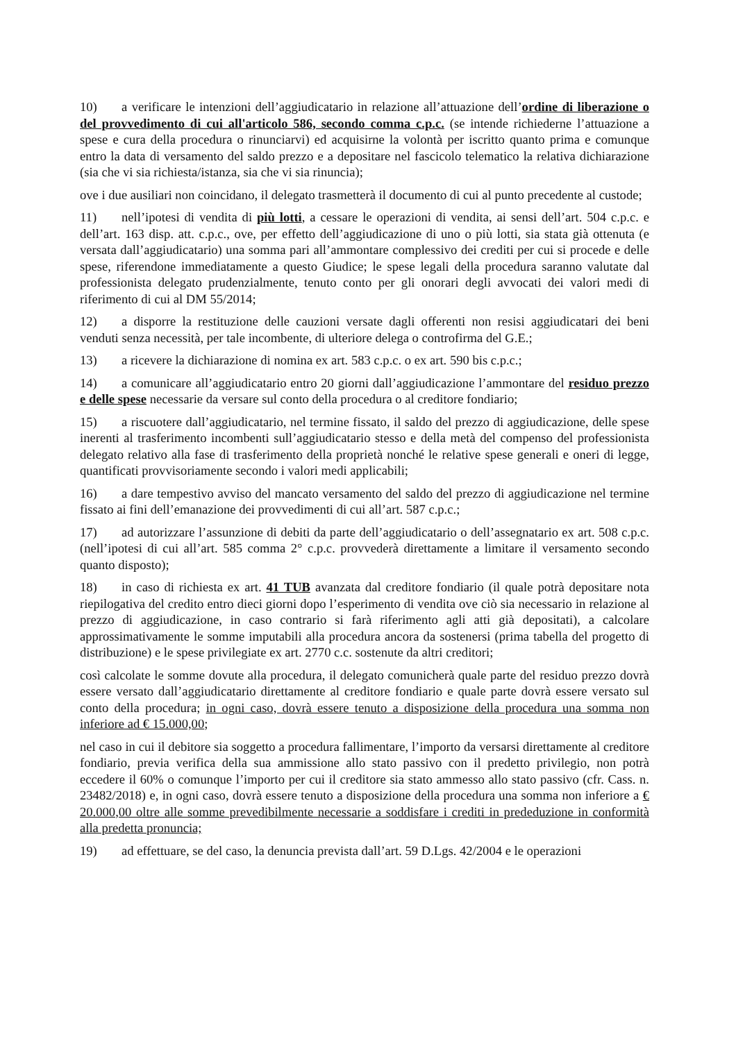10) a verificare le intenzioni dell’aggiudicatario in relazione all’attuazione dell’ordine di liberazione o del provvedimento di cui all'articolo 586, secondo comma c.p.c. (se intende richiederne l’attuazione a spese e cura della procedura o rinunciarvi) ed acquisirne la volontà per iscritto quanto prima e comunque entro la data di versamento del saldo prezzo e a depositare nel fascicolo telematico la relativa dichiarazione (sia che vi sia richiesta/istanza, sia che vi sia rinuncia);
ove i due ausiliari non coincidano, il delegato trasmetterà il documento di cui al punto precedente al custode;
11) nell’ipotesi di vendita di più lotti, a cessare le operazioni di vendita, ai sensi dell’art. 504 c.p.c. e dell’art. 163 disp. att. c.p.c., ove, per effetto dell’aggiudicazione di uno o più lotti, sia stata già ottenuta (e versata dall’aggiudicatario) una somma pari all’ammontare complessivo dei crediti per cui si procede e delle spese, riferendone immediatamente a questo Giudice; le spese legali della procedura saranno valutate dal professionista delegato prudenzialmente, tenuto conto per gli onorari degli avvocati dei valori medi di riferimento di cui al DM 55/2014;
12) a disporre la restituzione delle cauzioni versate dagli offerenti non resisi aggiudicatari dei beni venduti senza necessità, per tale incombente, di ulteriore delega o controfirma del G.E.;
13) a ricevere la dichiarazione di nomina ex art. 583 c.p.c. o ex art. 590 bis c.p.c.;
14) a comunicare all’aggiudicatario entro 20 giorni dall’aggiudicazione l’ammontare del residuo prezzo e delle spese necessarie da versare sul conto della procedura o al creditore fondiario;
15) a riscuotere dall’aggiudicatario, nel termine fissato, il saldo del prezzo di aggiudicazione, delle spese inerenti al trasferimento incombenti sull’aggiudicatario stesso e della metà del compenso del professionista delegato relativo alla fase di trasferimento della proprietà nonché le relative spese generali e oneri di legge, quantificati provvisoriamente secondo i valori medi applicabili;
16) a dare tempestivo avviso del mancato versamento del saldo del prezzo di aggiudicazione nel termine fissato ai fini dell’emanazione dei provvedimenti di cui all’art. 587 c.p.c.;
17) ad autorizzare l’assunzione di debiti da parte dell’aggiudicatario o dell’assegnatario ex art. 508 c.p.c. (nell’ipotesi di cui all’art. 585 comma 2° c.p.c. provvederà direttamente a limitare il versamento secondo quanto disposto);
18) in caso di richiesta ex art. 41 TUB avanzata dal creditore fondiario (il quale potrà depositare nota riepilogativa del credito entro dieci giorni dopo l’esperimento di vendita ove ciò sia necessario in relazione al prezzo di aggiudicazione, in caso contrario si farà riferimento agli atti già depositati), a calcolare approssimativamente le somme imputabili alla procedura ancora da sostenersi (prima tabella del progetto di distribuzione) e le spese privilegiate ex art. 2770 c.c. sostenute da altri creditori;
così calcolate le somme dovute alla procedura, il delegato comunicherà quale parte del residuo prezzo dovrà essere versato dall’aggiudicatario direttamente al creditore fondiario e quale parte dovrà essere versato sul conto della procedura; in ogni caso, dovrà essere tenuto a disposizione della procedura una somma non inferiore ad € 15.000,00;
nel caso in cui il debitore sia soggetto a procedura fallimentare, l’importo da versarsi direttamente al creditore fondiario, previa verifica della sua ammissione allo stato passivo con il predetto privilegio, non potrà eccedere il 60% o comunque l’importo per cui il creditore sia stato ammesso allo stato passivo (cfr. Cass. n. 23482/2018) e, in ogni caso, dovrà essere tenuto a disposizione della procedura una somma non inferiore a € 20.000,00 oltre alle somme prevedibilmente necessarie a soddisfare i crediti in prededuzione in conformità alla predetta pronuncia;
19) ad effettuare, se del caso, la denuncia prevista dall’art. 59 D.Lgs. 42/2004 e le operazioni